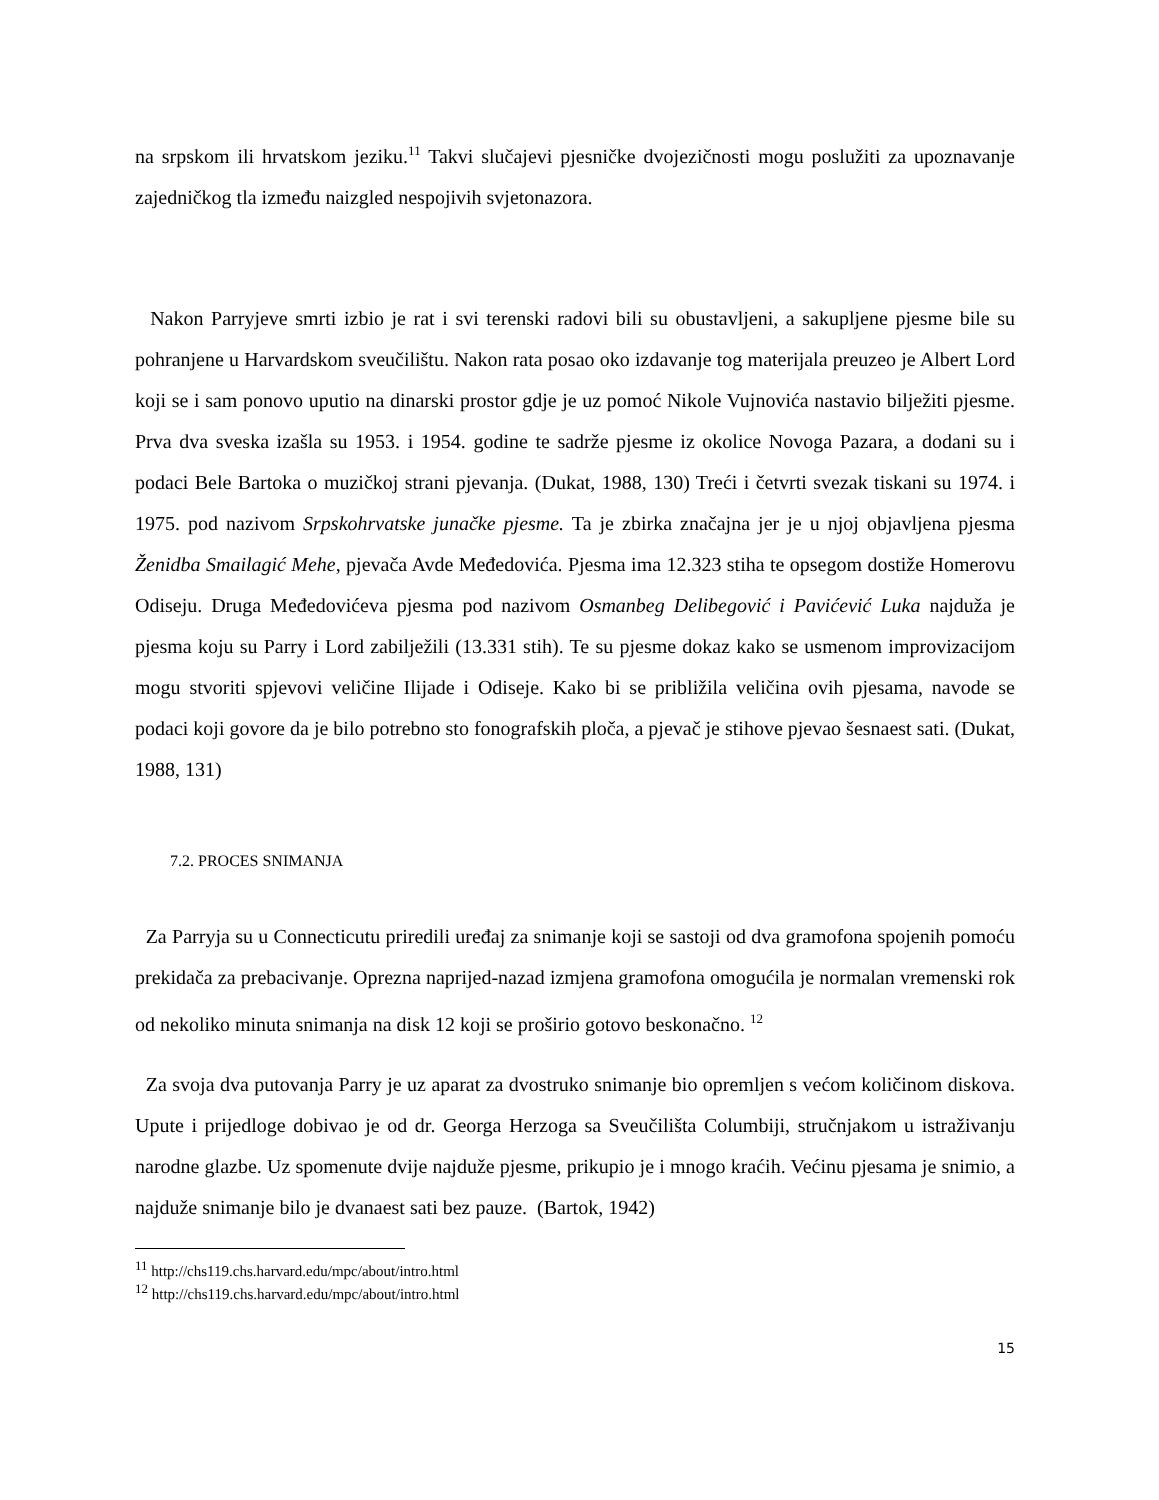na srpskom ili hrvatskom jeziku.<sup>11</sup> Takvi slučajevi pjesničke dvojezičnosti mogu poslužiti za upoznavanje zajedničkog tla između naizgled nespojivih svjetonazora.
Nakon Parryjeve smrti izbio je rat i svi terenski radovi bili su obustavljeni, a sakupljene pjesme bile su pohranjene u Harvardskom sveučilištu. Nakon rata posao oko izdavanje tog materijala preuzeo je Albert Lord koji se i sam ponovo uputio na dinarski prostor gdje je uz pomoć Nikole Vujnovića nastavio bilježiti pjesme. Prva dva sveska izašla su 1953. i 1954. godine te sadrže pjesme iz okolice Novoga Pazara, a dodani su i podaci Bele Bartoka o muzičkoj strani pjevanja. (Dukat, 1988, 130) Treći i četvrti svezak tiskani su 1974. i 1975. pod nazivom Srpskohrvatske junačke pjesme. Ta je zbirka značajna jer je u njoj objavljena pjesma Ženidba Smailagić Mehe, pjevača Avde Međedovića. Pjesma ima 12.323 stiha te opsegom dostiže Homerovu Odiseju. Druga Međedovićeva pjesma pod nazivom Osmanbeg Delibegović i Pavićević Luka najduža je pjesma koju su Parry i Lord zabilježili (13.331 stih). Te su pjesme dokaz kako se usmenom improvizacijom mogu stvoriti spjevovi veličine Ilijade i Odiseje. Kako bi se približila veličina ovih pjesama, navode se podaci koji govore da je bilo potrebno sto fonografskih ploča, a pjevač je stihove pjevao šesnaest sati. (Dukat, 1988, 131)
7.2. PROCES SNIMANJA
Za Parryja su u Connecticutu priredili uređaj za snimanje koji se sastoji od dva gramofona spojenih pomoću prekidača za prebacivanje. Oprezna naprijed-nazad izmjena gramofona omogućila je normalan vremenski rok od nekoliko minuta snimanja na disk 12 koji se proširio gotovo beskonačno. <sup>12</sup>
Za svoja dva putovanja Parry je uz aparat za dvostruko snimanje bio opremljen s većom količinom diskova. Upute i prijedloge dobivao je od dr. Georga Herzoga sa Sveučilišta Columbiji, stručnjakom u istraživanju narodne glazbe. Uz spomenute dvije najduže pjesme, prikupio je i mnogo kraćih. Većinu pjesama je snimio, a najduže snimanje bilo je dvanaest sati bez pauze. (Bartok, 1942)
<sup>11</sup> http://chs119.chs.harvard.edu/mpc/about/intro.html
<sup>12</sup> http://chs119.chs.harvard.edu/mpc/about/intro.html
15